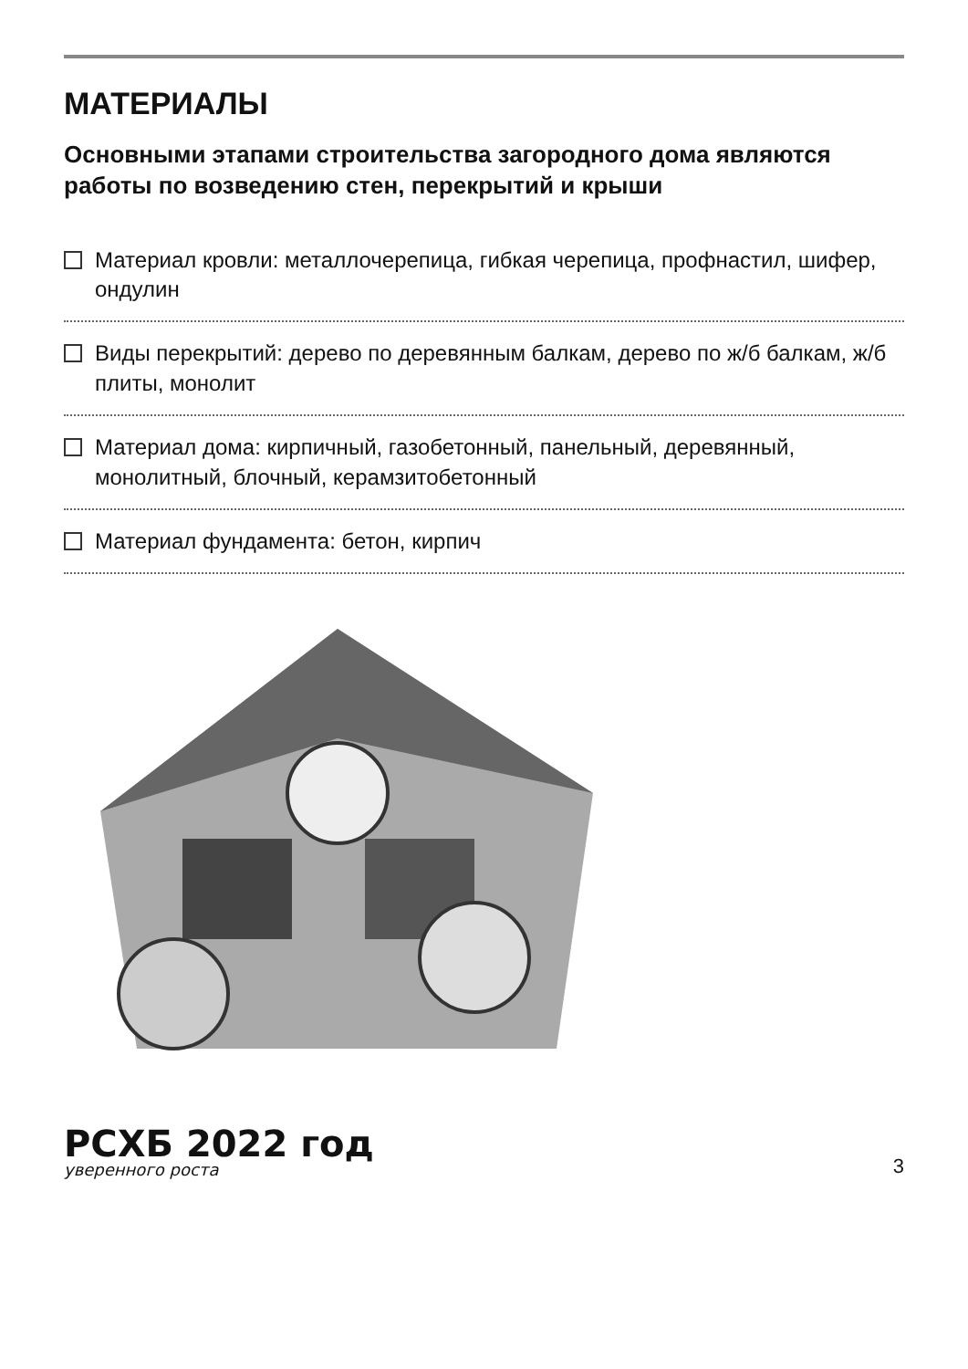МАТЕРИАЛЫ
Основными этапами строительства загородного дома являются работы по возведению стен, перекрытий и крыши
Материал кровли: металлочерепица, гибкая черепица, профнастил, шифер, ондулин
Виды перекрытий: дерево по деревянным балкам, дерево по ж/б балкам, ж/б плиты, монолит
Материал дома: кирпичный, газобетонный, панельный, деревянный, монолитный, блочный, керамзитобетонный
Материал фундамента: бетон, кирпич
РСХБ 2022 год
уверенного роста
3